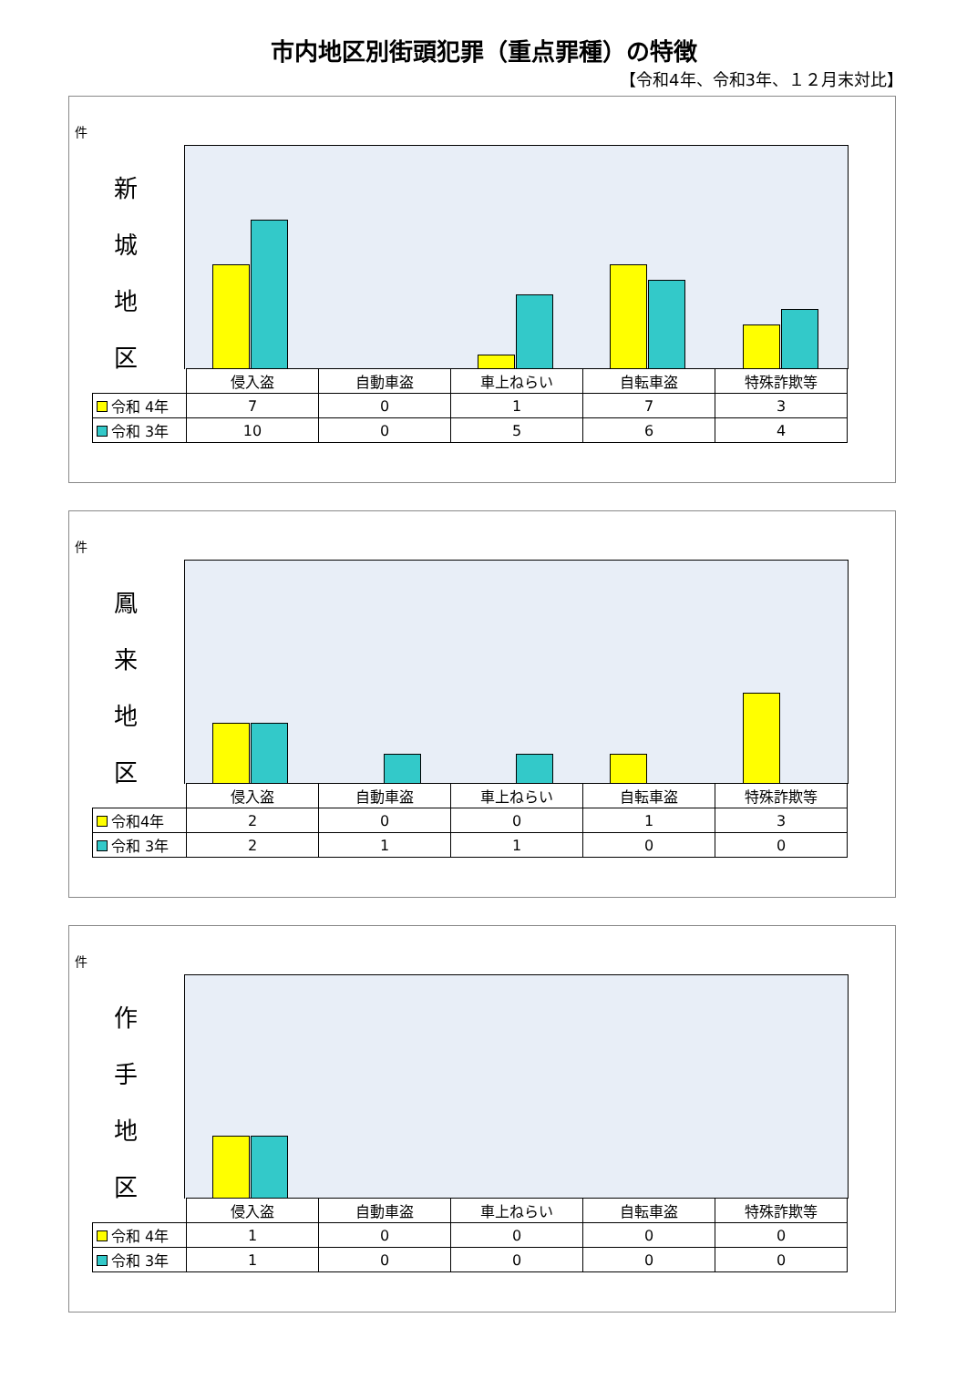市内地区別街頭犯罪（重点罪種）の特徴
【令和4年、令和3年、１２月末対比】
件
新
城
地
区
| | 侵入盗 | 自動車盗 | 車上ねらい | 自転車盗 | 特殊詐欺等 |
| 令和 4年 | 7 | 0 | 1 | 7 | 3 |
| 令和 3年 | 10 | 0 | 5 | 6 | 4 |
件
鳳
来
地
区
| | 侵入盗 | 自動車盗 | 車上ねらい | 自転車盗 | 特殊詐欺等 |
| 令和4年 | 2 | 0 | 0 | 1 | 3 |
| 令和 3年 | 2 | 1 | 1 | 0 | 0 |
件
作
手
地
区
| | 侵入盗 | 自動車盗 | 車上ねらい | 自転車盗 | 特殊詐欺等 |
| 令和 4年 | 1 | 0 | 0 | 0 | 0 |
| 令和 3年 | 1 | 0 | 0 | 0 | 0 |